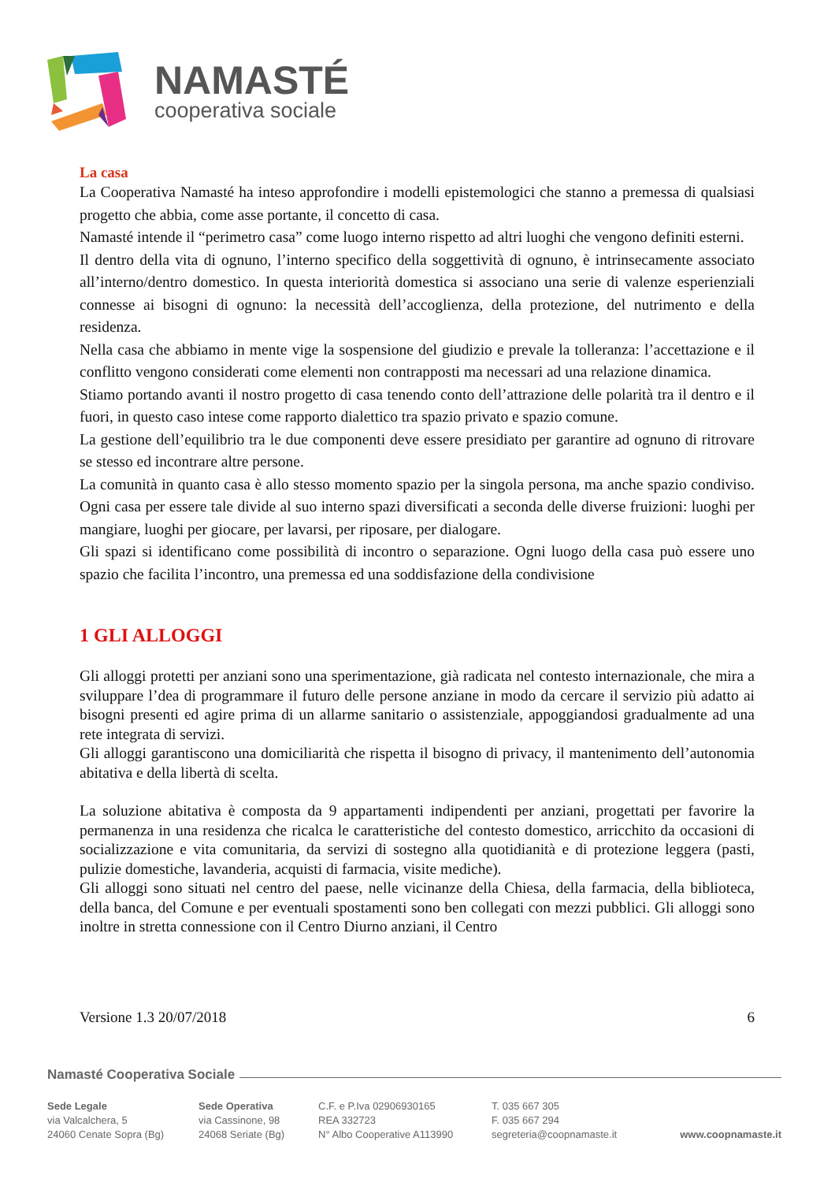NAMASTÉ
cooperativa sociale
La casa
La Cooperativa Namasté ha inteso approfondire i modelli epistemologici che stanno a premessa di qualsiasi progetto che abbia, come asse portante, il concetto di casa.
Namasté intende il “perimetro casa” come luogo interno rispetto ad altri luoghi che vengono definiti esterni.
Il dentro della vita di ognuno, l’interno specifico della soggettività di ognuno, è intrinsecamente associato all’interno/dentro domestico. In questa interiorità domestica si associano una serie di valenze esperienziali connesse ai bisogni di ognuno: la necessità dell’accoglienza, della protezione, del nutrimento e della residenza.
Nella casa che abbiamo in mente vige la sospensione del giudizio e prevale la tolleranza: l’accettazione e il conflitto vengono considerati come elementi non contrapposti ma necessari ad una relazione dinamica.
Stiamo portando avanti il nostro progetto di casa tenendo conto dell’attrazione delle polarità tra il dentro e il fuori, in questo caso intese come rapporto dialettico tra spazio privato e spazio comune.
La gestione dell’equilibrio tra le due componenti deve essere presidiato per garantire ad ognuno di ritrovare se stesso ed incontrare altre persone.
La comunità in quanto casa è allo stesso momento spazio per la singola persona, ma anche spazio condiviso. Ogni casa per essere tale divide al suo interno spazi diversificati a seconda delle diverse fruizioni: luoghi per mangiare, luoghi per giocare, per lavarsi, per riposare, per dialogare.
Gli spazi si identificano come possibilità di incontro o separazione. Ogni luogo della casa può essere uno spazio che facilita l’incontro, una premessa ed una soddisfazione della condivisione
1 GLI ALLOGGI
Gli alloggi protetti per anziani sono una sperimentazione, già radicata nel contesto internazionale, che mira a sviluppare l’dea di programmare il futuro delle persone anziane in modo da cercare il servizio più adatto ai bisogni presenti ed agire prima di un allarme sanitario o assistenziale, appoggiandosi gradualmente ad una rete integrata di servizi.
Gli alloggi garantiscono una domiciliarità che rispetta il bisogno di privacy, il mantenimento dell’autonomia abitativa e della libertà di scelta.
La soluzione abitativa è composta da 9 appartamenti indipendenti per anziani, progettati per favorire la permanenza in una residenza che ricalca le caratteristiche del contesto domestico, arricchito da occasioni di socializzazione e vita comunitaria, da servizi di sostegno alla quotidianità e di protezione leggera (pasti, pulizie domestiche, lavanderia, acquisti di farmacia, visite mediche).
Gli alloggi sono situati nel centro del paese, nelle vicinanze della Chiesa, della farmacia, della biblioteca, della banca, del Comune e per eventuali spostamenti sono ben collegati con mezzi pubblici. Gli alloggi sono inoltre in stretta connessione con il Centro Diurno anziani, il Centro
Versione 1.3 20/07/2018 6
Namasté Cooperativa Sociale
Sede Legale
via Valcalchera, 5
24060 Cenate Sopra (Bg)
Sede Operativa
via Cassinone, 98
24068 Seriate (Bg)
C.F. e P.Iva 02906930165
REA 332723
N° Albo Cooperative A113990
T. 035 667 305
F. 035 667 294
segreteria@coopnamaste.it
www.coopnamaste.it